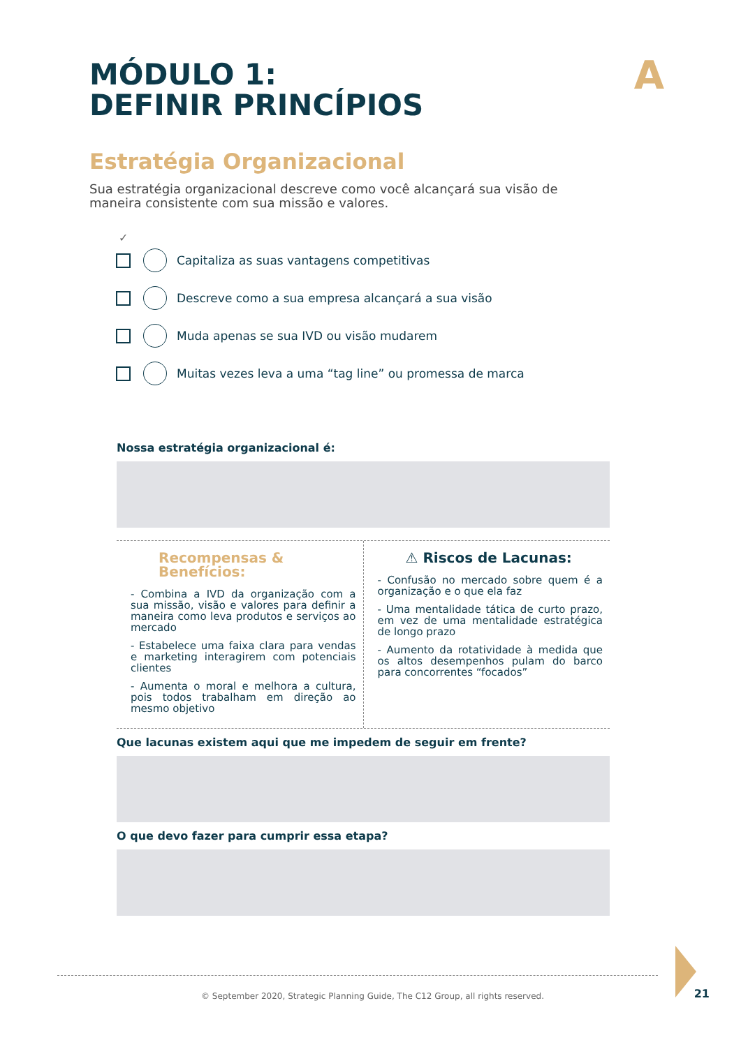A
MÓDULO 1:
DEFINIR PRINCÍPIOS
Estratégia Organizacional
Sua estratégia organizacional descreve como você alcançará sua visão de maneira consistente com sua missão e valores.
✓
Capitaliza as suas vantagens competitivas
Descreve como a sua empresa alcançará a sua visão
Muda apenas se sua IVD ou visão mudarem
Muitas vezes leva a uma “tag line” ou promessa de marca
Nossa estratégia organizacional é:
Recompensas & Benefícios:
- Combina a IVD da organização com a sua missão, visão e valores para definir a maneira como leva produtos e serviços ao mercado
- Estabelece uma faixa clara para vendas e marketing interagirem com potenciais clientes
- Aumenta o moral e melhora a cultura, pois todos trabalham em direção ao mesmo objetivo
⚠ Riscos de Lacunas:
- Confusão no mercado sobre quem é a organização e o que ela faz
- Uma mentalidade tática de curto prazo, em vez de uma mentalidade estratégica de longo prazo
- Aumento da rotatividade à medida que os altos desempenhos pulam do barco para concorrentes “focados”
Que lacunas existem aqui que me impedem de seguir em frente?
O que devo fazer para cumprir essa etapa?
© September 2020, Strategic Planning Guide, The C12 Group, all rights reserved.
21